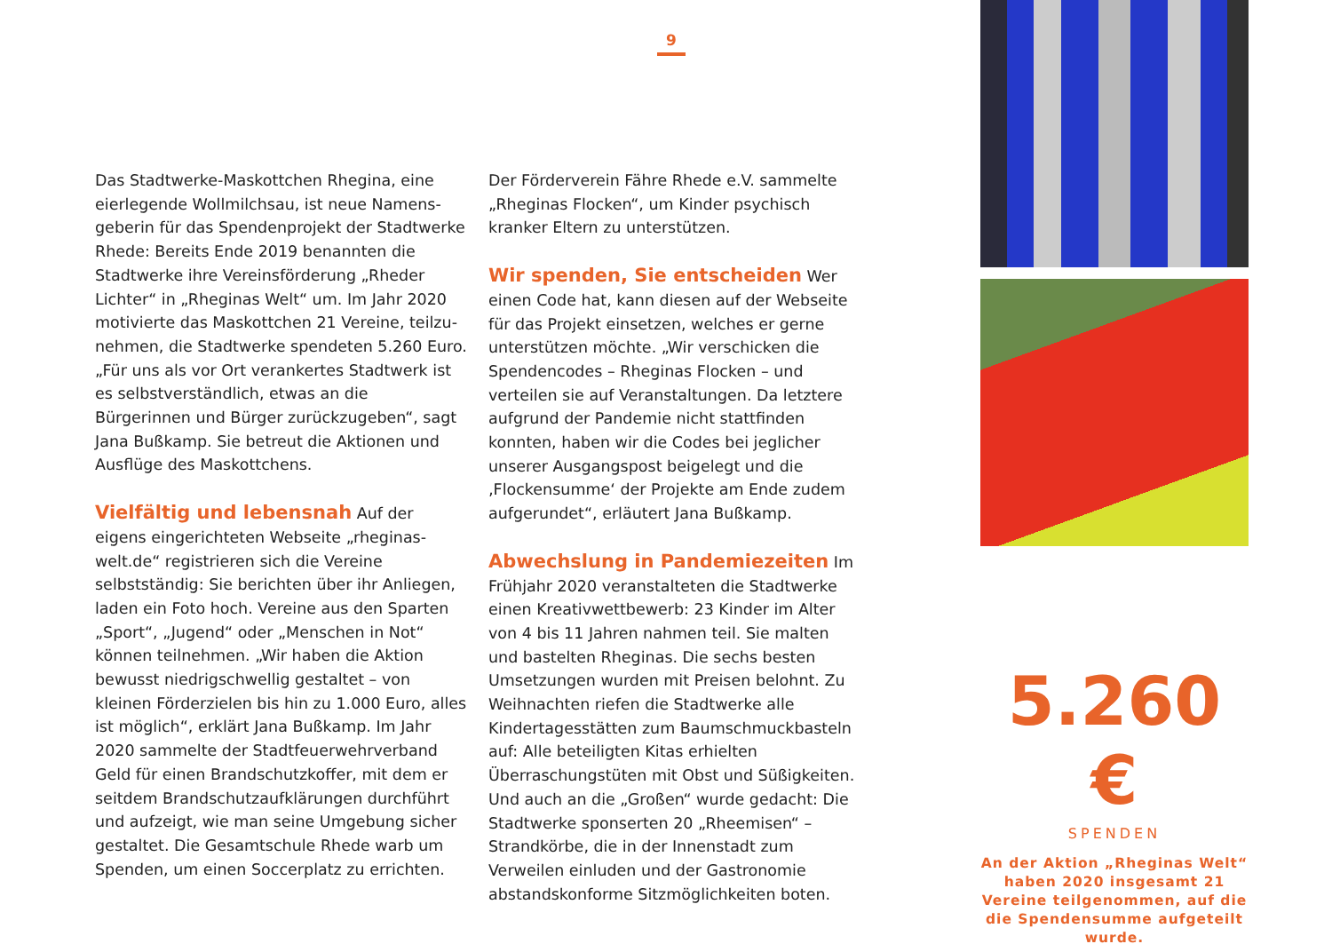9
Das Stadtwerke-Maskottchen Rhegina, eine eierlegende Wollmilchsau, ist neue Namens­geberin für das Spendenprojekt der Stadtwerke Rhede: Bereits Ende 2019 benannten die Stadtwerke ihre Vereinsförderung „Rheder Lichter“ in „Rheginas Welt“ um. Im Jahr 2020 motivierte das Maskottchen 21 Vereine, teilzu­nehmen, die Stadtwerke spendeten 5.260 Euro. „Für uns als vor Ort verankertes Stadtwerk ist es selbstverständlich, etwas an die Bürgerinnen und Bürger zurückzugeben“, sagt Jana Bußkamp. Sie betreut die Aktionen und Ausflüge des Maskottchens.
Vielfältig und lebensnah
Auf der eigens eingerichteten Webseite „rheginas-welt.de“ registrieren sich die Vereine selbstständig: Sie berichten über ihr Anliegen, laden ein Foto hoch. Vereine aus den Sparten „Sport“, „Jugend“ oder „Menschen in Not“ können teilnehmen. „Wir haben die Aktion bewusst niedrigschwellig gestaltet – von kleinen Förderzielen bis hin zu 1.000 Euro, alles ist möglich“, erklärt Jana Bußkamp. Im Jahr 2020 sammelte der Stadtfeuerwehrverband Geld für einen Brandschutzkoffer, mit dem er seitdem Brandschutzaufklärungen durchführt und auf­zeigt, wie man seine Umgebung sicher gestal­tet. Die Gesamtschule Rhede warb um Spenden, um einen Soccerplatz zu errichten.
Der Förderverein Fähre Rhede e.V. sammelte „Rheginas Flocken“, um Kinder psychisch kranker Eltern zu unterstützen.
Wir spenden, Sie entscheiden
Wer einen Code hat, kann diesen auf der Webseite für das Projekt einsetzen, welches er gerne unterstützen möchte. „Wir verschicken die Spendencodes – Rheginas Flocken – und verteilen sie auf Veranstaltungen. Da letztere aufgrund der Pandemie nicht stattfinden konnten, haben wir die Codes bei jeglicher unserer Ausgangspost beigelegt und die ‚Flockensumme‘ der Projekte am Ende zudem aufgerundet“, erläutert Jana Bußkamp.
Abwechslung in Pandemiezeiten
Im Frühjahr 2020 veranstalteten die Stadtwerke einen Kreativwettbewerb: 23 Kinder im Alter von 4 bis 11 Jahren nahmen teil. Sie malten und bastelten Rheginas. Die sechs besten Umsetzungen wurden mit Preisen belohnt. Zu Weihnachten riefen die Stadtwerke alle Kindertagesstätten zum Baum­schmuckbasteln auf: Alle beteiligten Kitas erhiel­ten Überraschungstüten mit Obst und Süßig­keiten. Und auch an die „Großen“ wurde gedacht: Die Stadtwerke sponserten 20 „Rheemisen“ – Strandkörbe, die in der Innenstadt zum Verweilen einluden und der Gastronomie abstandskonforme Sitzmöglichkeiten boten.
5.260 €
SPENDEN
An der Aktion „Rheginas Welt“ haben 2020 insgesamt 21 Vereine teilgenommen, auf die die Spendensumme aufgeteilt wurde.